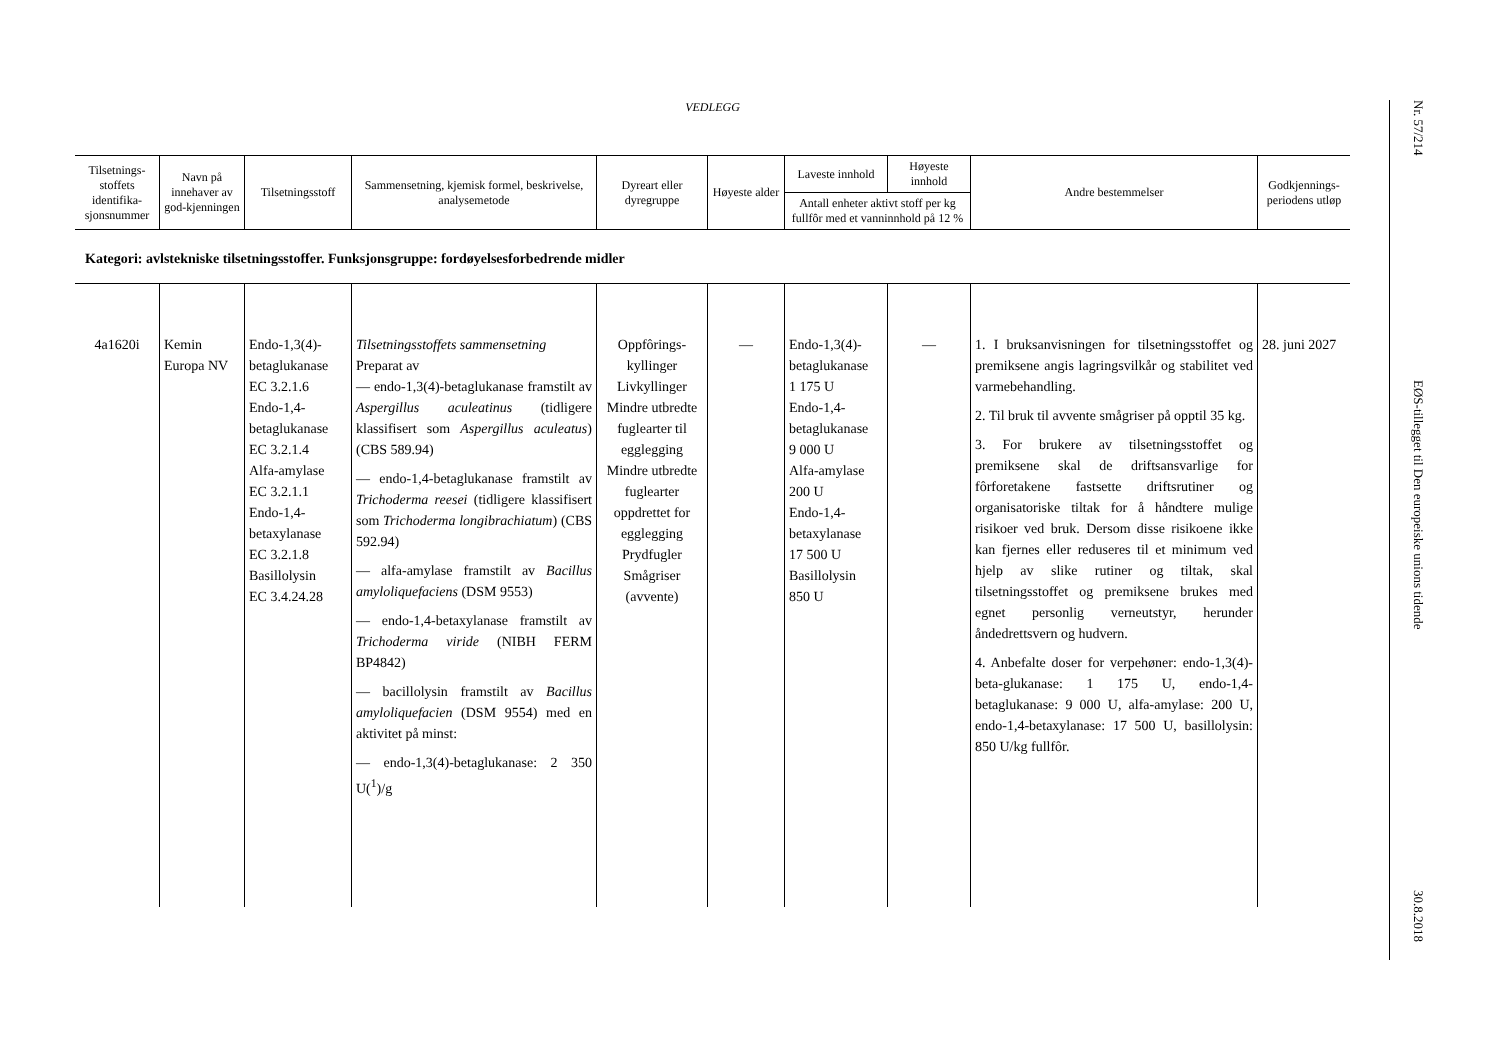VEDLEGG
| Tilsetnings-stoffets identifika-sjonsnummer | Navn på innehaver av god-kjenningen | Tilsetningsstoff | Sammensetning, kjemisk formel, beskrivelse, analysemetode | Dyreart eller dyregruppe | Høyeste alder | Laveste innhold | Høyeste innhold | Andre bestemmelser | Godkjennings-periodens utløp |
| --- | --- | --- | --- | --- | --- | --- | --- | --- | --- |
| | | | | | | Antall enheter aktivt stoff per kg fullfôr med et vanninnhold på 12 % | | | |
| Kategori: avlstekniske tilsetningsstoffer. Funksjonsgruppe: fordøyelsesforbedrende midler | | | | | | | | | |
| 4a1620i | Kemin Europa NV | Endo-1,3(4)-betaglukanase EC 3.2.1.6 Endo-1,4-betaglukanase EC 3.2.1.4 Alfa-amylase EC 3.2.1.1 Endo-1,4-betaxylanase EC 3.2.1.8 Basillolysin EC 3.4.24.28 | Tilsetningsstoffets sammensetning Preparat av — endo-1,3(4)-betaglukanase framstilt av Aspergillus aculeatinus (tidligere klassifisert som Aspergillus aculeatus ) (CBS 589.94) — endo-1,4-betaglukanase framstilt av Trichoderma reesei (tidligere klassifisert som Trichoderma longibrachiatum ) (CBS 592.94) — alfa-amylase framstilt av Bacillus amyloliquefaciens (DSM 9553) — endo-1,4-betaxylanase framstilt av Trichoderma viride (NIBH FERM BP4842) — bacillolysin framstilt av Bacillus amyloliquefacien (DSM 9554) med en aktivitet på minst: — endo-1,3(4)-betaglukanase: 2 350 U(<sup>1</sup>)/g | Oppfôrings-kyllinger Livkyllinger Mindre utbredte fuglearter til egglegging Mindre utbredte fuglearter oppdrettet for egglegging Prydfugler Smågriser (avvente) | — | Endo-1,3(4)-betaglukanase 1 175 U Endo-1,4-betaglukanase 9 000 U Alfa-amylase 200 U Endo-1,4-betaxylanase 17 500 U Basillolysin 850 U | — | 1. I bruksanvisningen for tilsetningsstoffet og premiksene angis lagringsvilkår og stabilitet ved varmebehandling. 2. Til bruk til avvente smågriser på opptil 35 kg. 3. For brukere av tilsetningsstoffet og premiksene skal de driftsansvarlige for fôrforetakene fastsette driftsrutiner og organisatoriske tiltak for å håndtere mulige risikoer ved bruk. Dersom disse risikoene ikke kan fjernes eller reduseres til et minimum ved hjelp av slike rutiner og tiltak, skal tilsetningsstoffet og premiksene brukes med egnet personlig verneutstyr, herunder åndedrettsvern og hudvern. 4. Anbefalte doser for verpehøner: endo-1,3(4)-beta-glukanase: 1 175 U, endo-1,4-betaglukanase: 9 000 U, alfa-amylase: 200 U, endo-1,4-betaxylanase: 17 500 U, basillolysin: 850 U/kg fullfôr. | 28. juni 2027 |
Nr. 57/214
EØS-tillegget til Den europeiske unions tidende
30.8.2018